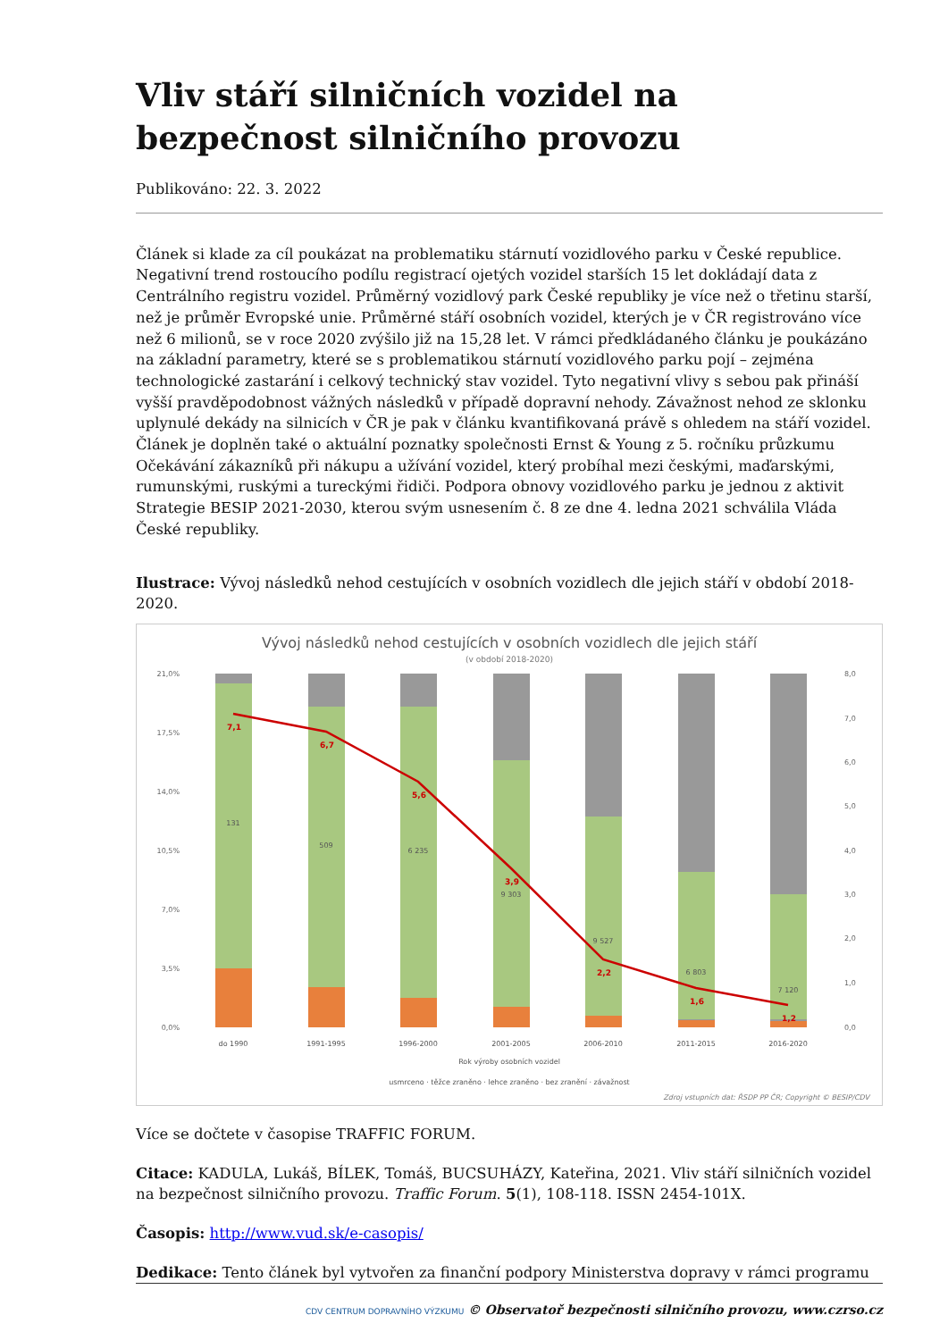Vliv stáří silničních vozidel na bezpečnost silničního provozu
Publikováno: 22. 3. 2022
Článek si klade za cíl poukázat na problematiku stárnutí vozidlového parku v České republice. Negativní trend rostoucího podílu registrací ojetých vozidel starších 15 let dokládají data z Centrálního registru vozidel. Průměrný vozidlový park České republiky je více než o třetinu starší, než je průměr Evropské unie. Průměrné stáří osobních vozidel, kterých je v ČR registrováno více než 6 milionů, se v roce 2020 zvýšilo již na 15,28 let. V rámci předkládaného článku je poukázáno na základní parametry, které se s problematikou stárnutí vozidlového parku pojí – zejména technologické zastarání i celkový technický stav vozidel. Tyto negativní vlivy s sebou pak přináší vyšší pravděpodobnost vážných následků v případě dopravní nehody. Závažnost nehod ze sklonku uplynulé dekády na silnicích v ČR je pak v článku kvantifikovaná právě s ohledem na stáří vozidel. Článek je doplněn také o aktuální poznatky společnosti Ernst & Young z 5. ročníku průzkumu Očekávání zákazníků při nákupu a užívání vozidel, který probíhal mezi českými, maďarskými, rumunskými, ruskými a tureckými řidiči. Podpora obnovy vozidlového parku je jednou z aktivit Strategie BESIP 2021-2030, kterou svým usnesením č. 8 ze dne 4. ledna 2021 schválila Vláda České republiky.
Ilustrace: Vývoj následků nehod cestujících v osobních vozidlech dle jejich stáří v období 2018-2020.
Vývoj následků nehod cestujících v osobních vozidlech dle jejich stáří
(v období 2018-2020)
21,0%
17,5%
14,0%
10,5%
7,0%
3,5%
0,0%
8,0
7,0
6,0
5,0
4,0
3,0
2,0
1,0
0,0
7,1
6,7
5,6
3,9
2,2
1,6
1,2
131
509
6 235
9 303
9 527
6 803
7 120
do 1990
1991-1995
1996-2000
2001-2005
2006-2010
2011-2015
2016-2020
Rok výroby osobních vozidel
usmrceno · těžce zraněno · lehce zraněno · bez zranění · závažnost
Zdroj vstupních dat: ŘSDP PP ČR; Copyright © BESIP/CDV
Více se dočtete v časopise TRAFFIC FORUM.
Citace: KADULA, Lukáš, BÍLEK, Tomáš, BUCSUHÁZY, Kateřina, 2021. Vliv stáří silničních vozidel na bezpečnost silničního provozu. Traffic Forum. 5(1), 108-118. ISSN 2454-101X.
Časopis: http://www.vud.sk/e-casopis/
Dedikace: Tento článek byl vytvořen za finanční podpory Ministerstva dopravy v rámci programu
CDV CENTRUM DOPRAVNÍHO VÝZKUMU © Observatoř bezpečnosti silničního provozu, www.czrso.cz